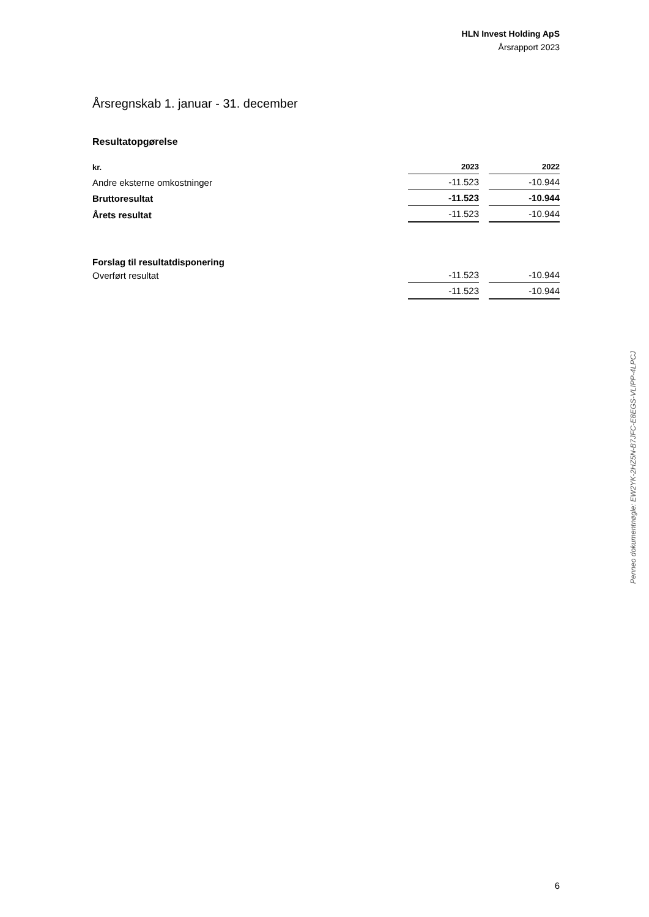HLN Invest Holding ApS
Årsrapport 2023
Årsregnskab 1. januar - 31. december
Resultatopgørelse
| kr. | 2023 | | 2022 |
| --- | --- | --- | --- |
| Andre eksterne omkostninger | -11.523 | | -10.944 |
| Bruttoresultat | -11.523 | | -10.944 |
| Årets resultat | -11.523 | | -10.944 |
| Forslag til resultatdisponering | | | |
| Overført resultat | -11.523 | | -10.944 |
| | -11.523 | | -10.944 |
Penneo dokumentnøgle: EW2YK-2HZ5N-B7JFC-E8EGS-VLIPP-4LPCJ
6